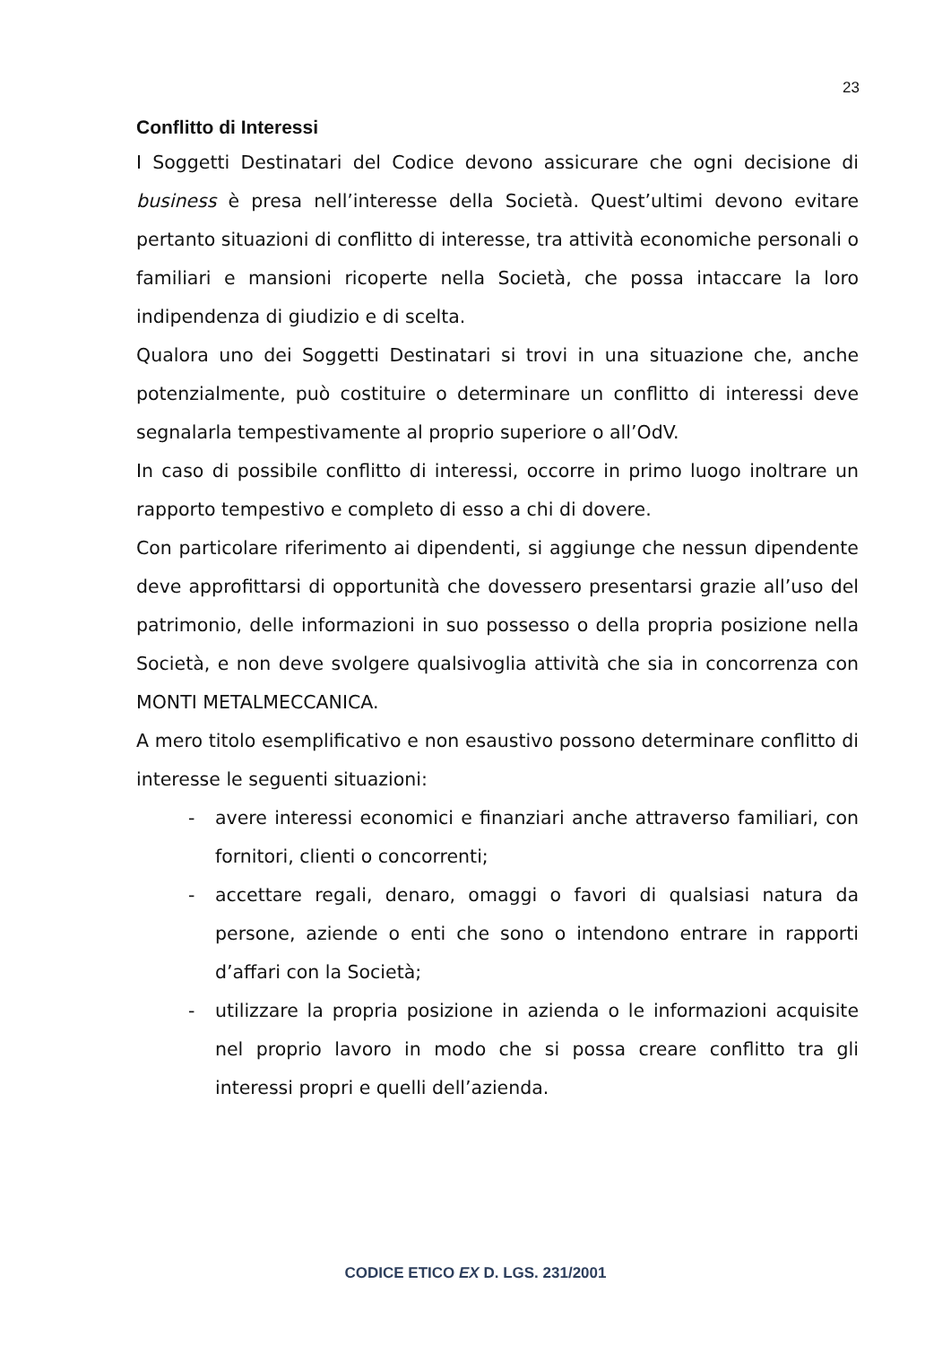23
Conflitto di Interessi
I Soggetti Destinatari del Codice devono assicurare che ogni decisione di business è presa nell’interesse della Società. Quest’ultimi devono evitare pertanto situazioni di conflitto di interesse, tra attività economiche personali o familiari e mansioni ricoperte nella Società, che possa intaccare la loro indipendenza di giudizio e di scelta.
Qualora uno dei Soggetti Destinatari si trovi in una situazione che, anche potenzialmente, può costituire o determinare un conflitto di interessi deve segnalarla tempestivamente al proprio superiore o all’OdV.
In caso di possibile conflitto di interessi, occorre in primo luogo inoltrare un rapporto tempestivo e completo di esso a chi di dovere.
Con particolare riferimento ai dipendenti, si aggiunge che nessun dipendente deve approfittarsi di opportunità che dovessero presentarsi grazie all’uso del patrimonio, delle informazioni in suo possesso o della propria posizione nella Società, e non deve svolgere qualsivoglia attività che sia in concorrenza con MONTI METALMECCANICA.
A mero titolo esemplificativo e non esaustivo possono determinare conflitto di interesse le seguenti situazioni:
- avere interessi economici e finanziari anche attraverso familiari, con fornitori, clienti o concorrenti;
- accettare regali, denaro, omaggi o favori di qualsiasi natura da persone, aziende o enti che sono o intendono entrare in rapporti d’affari con la Società;
- utilizzare la propria posizione in azienda o le informazioni acquisite nel proprio lavoro in modo che si possa creare conflitto tra gli interessi propri e quelli dell’azienda.
CODICE ETICO EX D. LGS. 231/2001